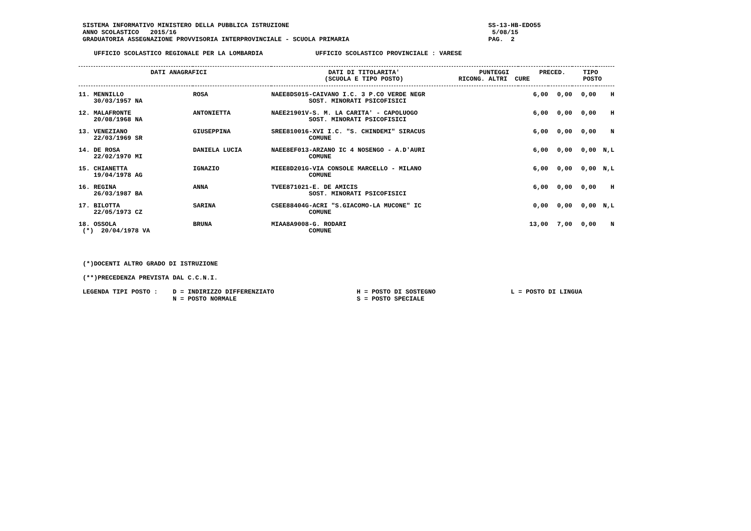SISTEMA INFORMATIVO MINISTERO DELLA PUBBLICA ISTRUZIONE                                                     SS-13-HB-EDO55
ANNO SCOLASTICO   2015/16                                                                                    5/08/15
GRADUATORIA ASSEGNAZIONE PROVVISORIA INTERPROVINCIALE - SCUOLA PRIMARIA                                     PAG.  2

   UFFICIO SCOLASTICO REGIONALE PER LA LOMBARDIA              UFFICIO SCOLASTICO PROVINCIALE : VARESE
| / DATI ANAGRAFICI / DATI DI TITOLARITA' (SCUOLA E TIPO POSTO) / PUNTEGGI RICONG. ALTRI CURE / PRECED. / TIPO POSTO / / --- / --- / --- / --- / --- / | | | | | | | |
| --- | --- | --- | --- | --- | --- | --- | --- |
| 11. MENNILLO 30/03/1957 NA | ROSA | NAEE8DS015-CAIVANO I.C. 3 P.CO VERDE NEGR SOST. MINORATI PSICOFISICI | 6,00 | 0,00 | 0,00 | | H |
| 12. MALAFRONTE 20/08/1968 NA | ANTONIETTA | NAEE21901V-S. M. LA CARITA' - CAPOLUOGO SOST. MINORATI PSICOFISICI | 6,00 | 0,00 | 0,00 | | H |
| 13. VENEZIANO 22/03/1969 SR | GIUSEPPINA | SREE810016-XVI I.C. "S. CHINDEMI" SIRACUS COMUNE | 6,00 | 0,00 | 0,00 | | N |
| 14. DE ROSA 22/02/1970 MI | DANIELA LUCIA | NAEE8EF013-ARZANO IC 4 NOSENGO - A.D'AURI COMUNE | 6,00 | 0,00 | 0,00 | | N,L |
| 15. CHIANETTA 19/04/1978 AG | IGNAZIO | MIEE8D201G-VIA CONSOLE MARCELLO - MILANO COMUNE | 6,00 | 0,00 | 0,00 | | N,L |
| 16. REGINA 26/03/1987 BA | ANNA | TVEE871021-E. DE AMICIS SOST. MINORATI PSICOFISICI | 6,00 | 0,00 | 0,00 | | H |
| 17. BILOTTA 22/05/1973 CZ | SARINA | CSEE88404G-ACRI "S.GIACOMO-LA MUCONE" IC COMUNE | 0,00 | 0,00 | 0,00 | | N,L |
| 18. OSSOLA (*) 20/04/1978 VA | BRUNA | MIAA8A9008-G. RODARI COMUNE | 13,00 | 7,00 | 0,00 | | N |
(*)DOCENTI ALTRO GRADO DI ISTRUZIONE

(**)PRECEDENZA PREVISTA DAL C.C.N.I.

LEGENDA TIPI POSTO :    D = INDIRIZZO DIFFERENZIATO                      H = POSTO DI SOSTEGNO                    L = POSTO DI LINGUA
                        N = POSTO NORMALE                                S = POSTO SPECIALE